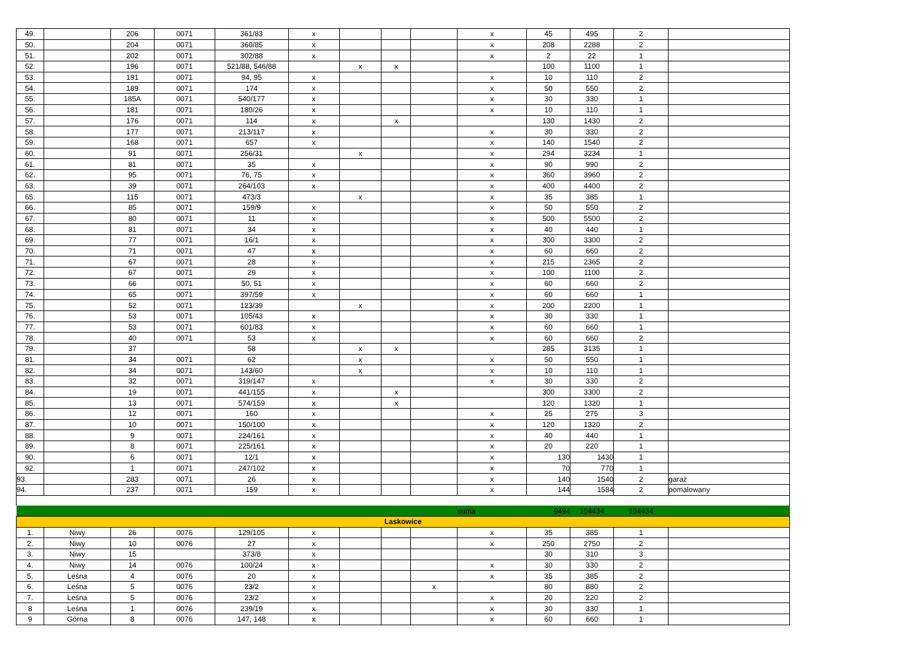| 49. | | 206 | 0071 | 361/83 | x | | | | x | 45 | 495 | 2 | |
| 50. | | 204 | 0071 | 360/85 | x | | | | x | 208 | 2288 | 2 | |
| 51. | | 202 | 0071 | 302/88 | x | | | | x | 2 | 22 | 1 | |
| 52. | | 196 | 0071 | 521/88, 546/88 | | x | x | | | 100 | 1100 | 1 | |
| 53. | | 191 | 0071 | 94, 95 | x | | | | x | 10 | 110 | 2 | |
| 54. | | 189 | 0071 | 174 | x | | | | x | 50 | 550 | 2 | |
| 55. | | 185A | 0071 | 540/177 | x | | | | x | 30 | 330 | 1 | |
| 56. | | 181 | 0071 | 180/26 | x | | | | x | 10 | 110 | 1 | |
| 57. | | 176 | 0071 | 114 | x | | x | | | 130 | 1430 | 2 | |
| 58. | | 177 | 0071 | 213/117 | x | | | | x | 30 | 330 | 2 | |
| 59. | | 168 | 0071 | 657 | x | | | | x | 140 | 1540 | 2 | |
| 60. | | 91 | 0071 | 256/31 | | x | | | x | 294 | 3234 | 1 | |
| 61. | | 81 | 0071 | 35 | x | | | | x | 90 | 990 | 2 | |
| 62. | | 95 | 0071 | 76, 75 | x | | | | x | 360 | 3960 | 2 | |
| 63. | | 39 | 0071 | 264/103 | x | | | | x | 400 | 4400 | 2 | |
| 65. | | 115 | 0071 | 473/3 | | x | | | x | 35 | 385 | 1 | |
| 66. | | 85 | 0071 | 159/9 | x | | | | x | 50 | 550 | 2 | |
| 67. | | 80 | 0071 | 11 | x | | | | x | 500 | 5500 | 2 | |
| 68. | | 81 | 0071 | 34 | x | | | | x | 40 | 440 | 1 | |
| 69. | | 77 | 0071 | 16/1 | x | | | | x | 300 | 3300 | 2 | |
| 70. | | 71 | 0071 | 47 | x | | | | x | 60 | 660 | 2 | |
| 71. | | 67 | 0071 | 28 | x | | | | x | 215 | 2365 | 2 | |
| 72. | | 67 | 0071 | 29 | x | | | | x | 100 | 1100 | 2 | |
| 73. | | 66 | 0071 | 50, 51 | x | | | | x | 60 | 660 | 2 | |
| 74. | | 65 | 0071 | 397/59 | x | | | | x | 60 | 660 | 1 | |
| 75. | | 52 | 0071 | 123/39 | | x | | | x | 200 | 2200 | 1 | |
| 76. | | 53 | 0071 | 105/43 | x | | | | x | 30 | 330 | 1 | |
| 77. | | 53 | 0071 | 601/83 | x | | | | x | 60 | 660 | 1 | |
| 78. | | 40 | 0071 | 53 | x | | | | x | 60 | 660 | 2 | |
| 79. | | 37 | | 58 | | x | x | | | 285 | 3135 | 1 | |
| 81. | | 34 | 0071 | 62 | | x | | | x | 50 | 550 | 1 | |
| 82. | | 34 | 0071 | 143/60 | | x | | | x | 10 | 110 | 1 | |
| 83. | | 32 | 0071 | 319/147 | x | | | | x | 30 | 330 | 2 | |
| 84. | | 19 | 0071 | 441/155 | x | | x | | | 300 | 3300 | 2 | |
| 85. | | 13 | 0071 | 574/159 | x | | x | | | 120 | 1320 | 1 | |
| 86. | | 12 | 0071 | 160 | x | | | | x | 25 | 275 | 3 | |
| 87. | | 10 | 0071 | 150/100 | x | | | | x | 120 | 1320 | 2 | |
| 88. | | 9 | 0071 | 224/161 | x | | | | x | 40 | 440 | 1 | |
| 89. | | 8 | 0071 | 225/161 | x | | | | x | 20 | 220 | 1 | |
| 90. | | 6 | 0071 | 12/1 | x | | | | x | 130 | 1430 | 1 | |
| 92. | | 1 | 0071 | 247/102 | x | | | | x | 70 | 770 | 1 | |
| 93. | | 283 | 0071 | 26 | x | | | | x | 140 | 1540 | 2 | garaż |
| 94. | | 237 | 0071 | 159 | x | | | | x | 144 | 1584 | 2 | pomalowany |
| | | | | | | | | | suma | 9494 | 104434 | 104434 | |
| Laskowice | | | | | | | | | | | | | |
| 1. | Niwy | 26 | 0076 | 129/105 | x | | | | x | 35 | 385 | 1 | |
| 2. | Niwy | 10 | 0076 | 27 | x | | | | x | 250 | 2750 | 2 | |
| 3. | Niwy | 15 | | 373/8 | x | | | | | 30 | 310 | 3 | |
| 4. | Niwy | 14 | 0076 | 100/24 | x | | | | x | 30 | 330 | 2 | |
| 5. | Leśna | 4 | 0076 | 20 | x | | | | x | 35 | 385 | 2 | |
| 6. | Leśna | 5 | 0076 | 23/2 | x | | | x | | 80 | 880 | 2 | |
| 7. | Leśna | 5 | 0076 | 23/2 | x | | | | x | 20 | 220 | 2 | |
| 8 | Leśna | 1 | 0076 | 239/19 | x | | | | x | 30 | 330 | 1 | |
| 9 | Górna | 8 | 0076 | 147, 148 | x | | | | x | 60 | 660 | 1 | |